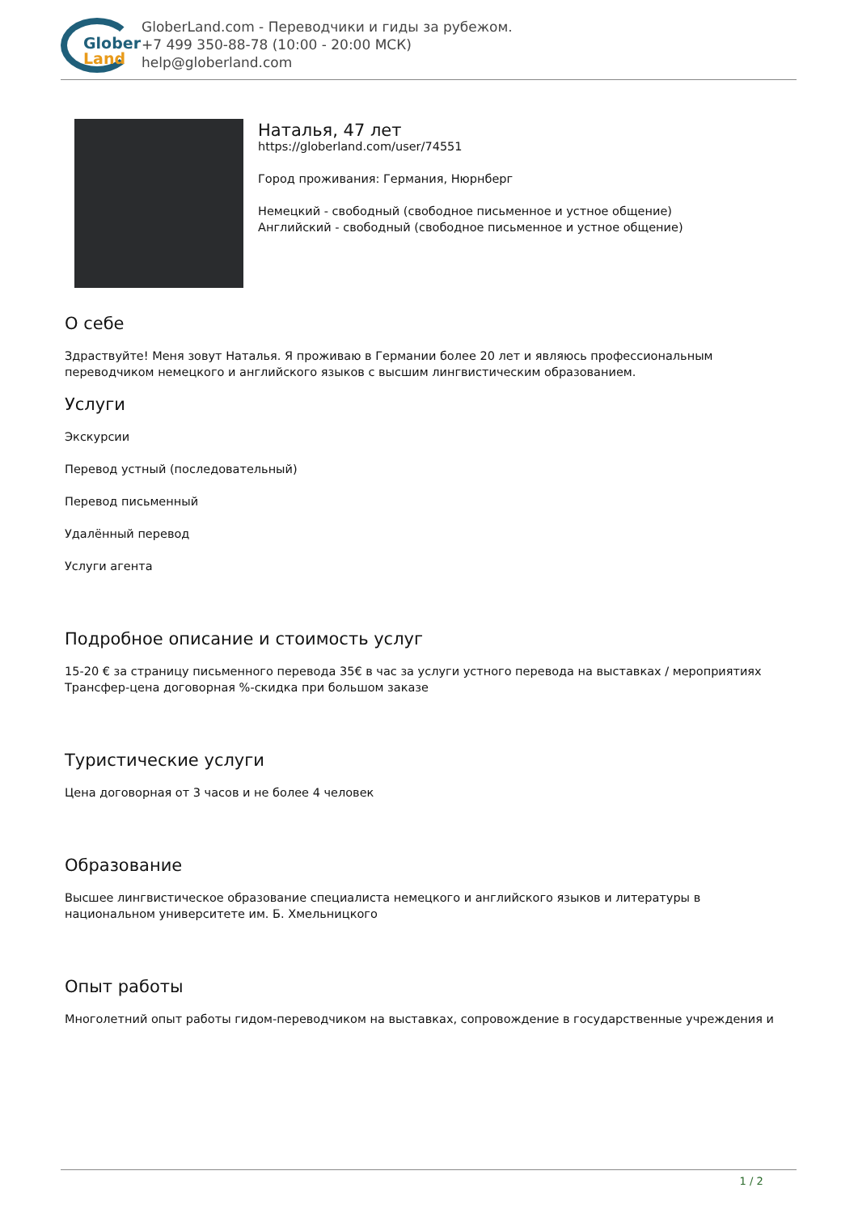Glober
Land
GloberLand.com - Переводчики и гиды за рубежом.
+7 499 350-88-78 (10:00 - 20:00 МСК)
help@globerland.com
Наталья, 47 лет
https://globerland.com/user/74551
Город проживания: Германия, Нюрнберг
Немецкий - свободный (свободное письменное и устное общение)
Английский - свободный (свободное письменное и устное общение)
О себе
Здраствуйте! Меня зовут Наталья. Я проживаю в Германии более 20 лет и являюсь профессиональным переводчиком немецкого и английского языков с высшим лингвистическим образованием.
Услуги
Экскурсии
Перевод устный (последовательный)
Перевод письменный
Удалённый перевод
Услуги агента
Подробное описание и стоимость услуг
15-20 € за страницу письменного перевода 35€ в час за услуги устного перевода на выставках / мероприятиях Трансфер-цена договорная %-скидка при большом заказе
Туристические услуги
Цена договорная от 3 часов и не более 4 человек
Образование
Высшее лингвистическое образование специалиста немецкого и английского языков и литературы в национальном университете им. Б. Хмельницкого
Опыт работы
Многолетний опыт работы гидом-переводчиком на выставках, сопровождение в государственные учреждения и
1 / 2